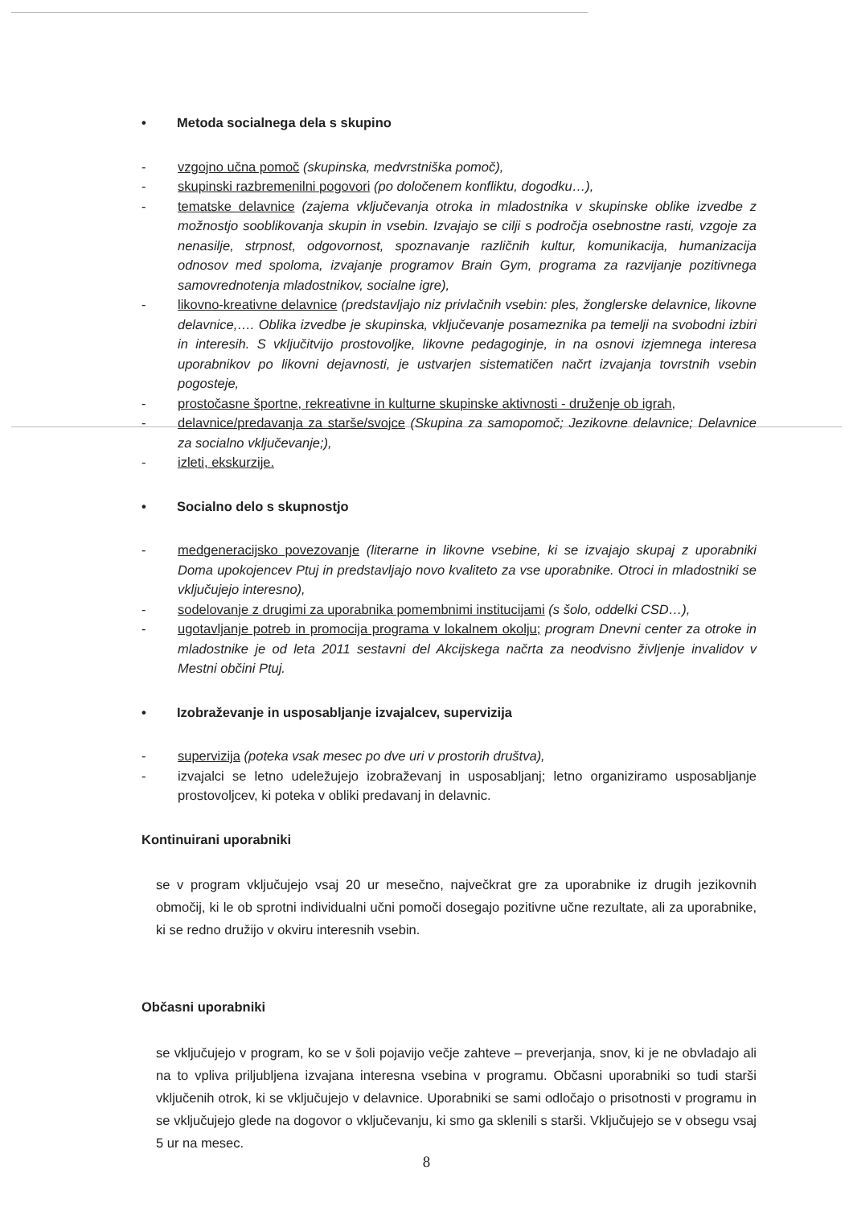• Metoda socialnega dela s skupino
- vzgojno učna pomoč (skupinska, medvrstniška pomoč),
- skupinski razbremenilni pogovori (po določenem konfliktu, dogodku…),
- tematske delavnice (zajema vključevanja otroka in mladostnika v skupinske oblike izvedbe z možnostjo sooblikovanja skupin in vsebin. Izvajajo se cilji s področja osebnostne rasti, vzgoje za nenasilje, strpnost, odgovornost, spoznavanje različnih kultur, komunikacija, humanizacija odnosov med spoloma, izvajanje programov Brain Gym, programa za razvijanje pozitivnega samovrednotenja mladostnikov, socialne igre),
- likovno-kreativne delavnice (predstavljajo niz privlačnih vsebin: ples, žonglerske delavnice, likovne delavnice,…. Oblika izvedbe je skupinska, vključevanje posameznika pa temelji na svobodni izbiri in interesih. S vključitvijo prostovoljke, likovne pedagoginje, in na osnovi izjemnega interesa uporabnikov po likovni dejavnosti, je ustvarjen sistematičen načrt izvajanja tovrstnih vsebin pogosteje,
- prostočasne športne, rekreativne in kulturne skupinske aktivnosti - druženje ob igrah,
- delavnice/predavanja za starše/svojce (Skupina za samopomoč; Jezikovne delavnice; Delavnice za socialno vključevanje;),
- izleti, ekskurzije.
• Socialno delo s skupnostjo
- medgeneracijsko povezovanje (literarne in likovne vsebine, ki se izvajajo skupaj z uporabniki Doma upokojencev Ptuj in predstavljajo novo kvaliteto za vse uporabnike. Otroci in mladostniki se vključujejo interesno),
- sodelovanje z drugimi za uporabnika pomembnimi institucijami (s šolo, oddelki CSD…),
- ugotavljanje potreb in promocija programa v lokalnem okolju; program Dnevni center za otroke in mladostnike je od leta 2011 sestavni del Akcijskega načrta za neodvisno življenje invalidov v Mestni občini Ptuj.
• Izobraževanje in usposabljanje izvajalcev, supervizija
- supervizija (poteka vsak mesec po dve uri v prostorih društva),
- izvajalci se letno udeležujejo izobraževanj in usposabljanj; letno organiziramo usposabljanje prostovoljcev, ki poteka v obliki predavanj in delavnic.
Kontinuirani uporabniki
se v program vključujejo vsaj 20 ur mesečno, največkrat gre za uporabnike iz drugih jezikovnih območij, ki le ob sprotni individualni učni pomoči dosegajo pozitivne učne rezultate, ali za uporabnike, ki se redno družijo v okviru interesnih vsebin.
Občasni uporabniki
se vključujejo v program, ko se v šoli pojavijo večje zahteve – preverjanja, snov, ki je ne obvladajo ali na to vpliva priljubljena izvajana interesna vsebina v programu. Občasni uporabniki so tudi starši vključenih otrok, ki se vključujejo v delavnice. Uporabniki se sami odločajo o prisotnosti v programu in se vključujejo glede na dogovor o vključevanju, ki smo ga sklenili s starši. Vključujejo se v obsegu vsaj 5 ur na mesec.
8